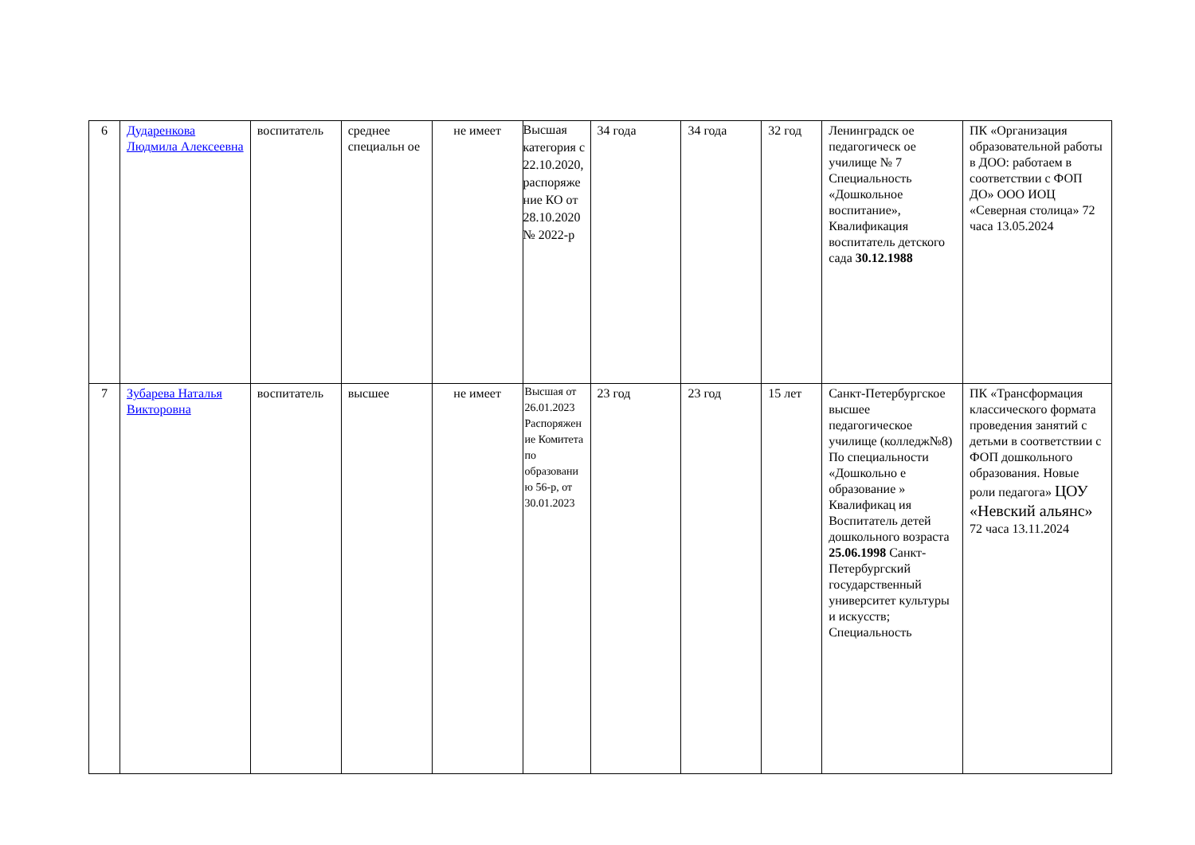| 6 | Дударенкова Людмила Алексеевна | воспитатель | среднее специальн ое | не имеет | Высшая категория с 22.10.2020, распоряже ние КО от 28.10.2020 № 2022-р | 34 года | 34 года | 32 год | Ленинградск ое педагогическ ое училище № 7 Специальность «Дошкольное воспитание», Квалификация воспитатель детского сада 30.12.1988 | ПК «Организация образовательной работы в ДОО: работаем в соответствии с ФОП ДО» ООО ИОЦ «Северная столица» 72 часа 13.05.2024 |
| 7 | Зубарева Наталья Викторовна | воспитатель | высшее | не имеет | Высшая от 26.01.2023 Распоряжен ие Комитета по образовани ю 56-р, от 30.01.2023 | 23 год | 23 год | 15 лет | Санкт-Петербургское высшее педагогическое училище (колледж№8) По специальности «Дошкольно е образование » Квалификац ия Воспитатель детей дошкольного возраста 25.06.1998 Санкт-Петербургский государственный университет культуры и искусств; Специальность | ПК «Трансформация классического формата проведения занятий с детьми в соответствии с ФОП дошкольного образования. Новые роли педагога» ЦОУ «Невский альянс» 72 часа 13.11.2024 |